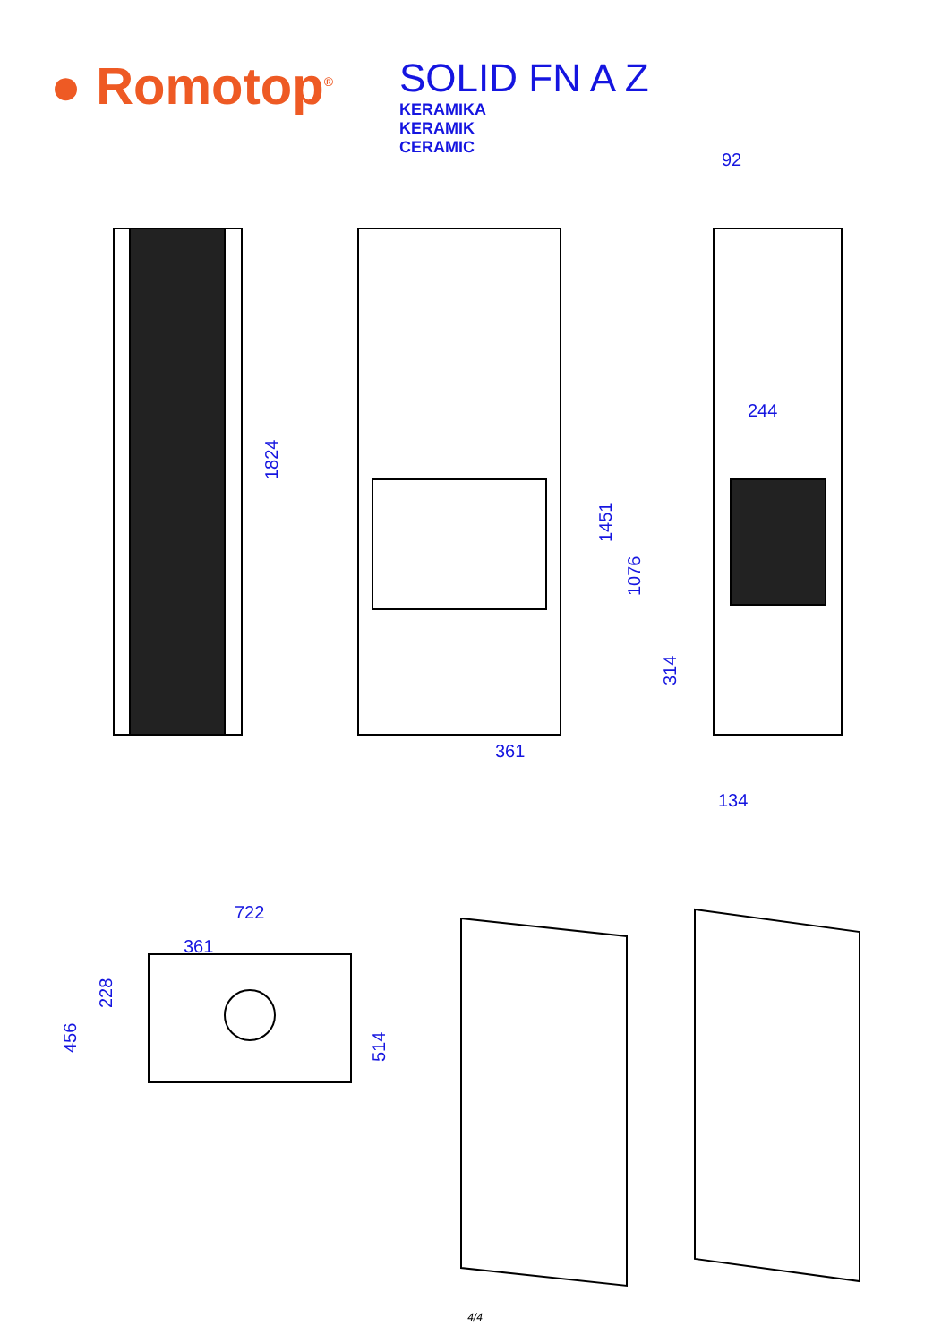● Romotop<sup>®</sup>
SOLID FN A Z
KERAMIKA
KERAMIK
CERAMIC
1824
361
92
1451
1076
244
314
134
722
361
456
228
514
4/4